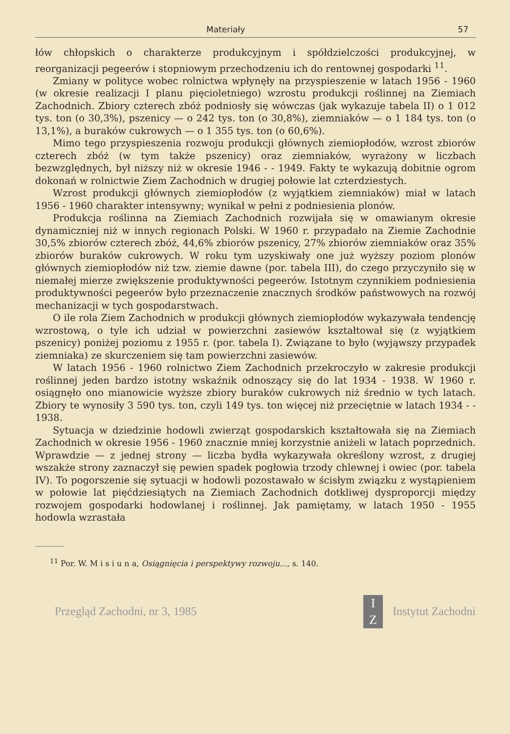Materiały 57
łów chłopskich o charakterze produkcyjnym i spółdzielczości produkcyj­nej, w reorganizacji pegeerów i stopniowym przechodzeniu ich do ren­townej gospodarki <sup>11</sup>.
Zmiany w polityce wobec rolnictwa wpłynęły na przyspieszenie w la­tach 1956 - 1960 (w okresie realizacji I planu pięcioletniego) wzrostu produkcji roślinnej na Ziemiach Zachodnich. Zbiory czterech zbóż pod­niosły się wówczas (jak wykazuje tabela II) o 1 012 tys. ton (o 30,3%), pszenicy — o 242 tys. ton (o 30,8%), ziemniaków — o 1 184 tys. ton (o 13,1%), a buraków cukrowych — o 1 355 tys. ton (o 60,6%).
Mimo tego przyspieszenia rozwoju produkcji głównych ziemiopłodów, wzrost zbiorów czterech zbóż (w tym także pszenicy) oraz ziemniaków, wyrażony w liczbach bezwzględnych, był niższy niż w okresie 1946 - - 1949. Fakty te wykazują dobitnie ogrom dokonań w rolnictwie Ziem Zachodnich w drugiej połowie lat czterdziestych.
Wzrost produkcji głównych ziemiopłodów (z wyjątkiem ziemniaków) miał w latach 1956 - 1960 charakter intensywny; wynikał w pełni z pod­niesienia plonów.
Produkcja roślinna na Ziemiach Zachodnich rozwijała się w oma­wianym okresie dynamiczniej niż w innych regionach Polski. W 1960 r. przypadało na Ziemie Zachodnie 30,5% zbiorów czterech zbóż, 44,6% zbiorów pszenicy, 27% zbiorów ziemniaków oraz 35% zbiorów buraków cukrowych. W roku tym uzyskiwały one już wyższy poziom plonów głównych ziemiopłodów niż tzw. ziemie dawne (por. tabela III), do czego przyczyniło się w niemałej mierze zwiększenie produktywności pegeerów. Istotnym czynnikiem podniesienia produktywności pegeerów było prze­znaczenie znacznych środków państwowych na rozwój mechanizacji w tych gospodarstwach.
O ile rola Ziem Zachodnich w produkcji głównych ziemiopłodów wykazywała tendencję wzrostową, o tyle ich udział w powierzchni za­siewów kształtował się (z wyjątkiem pszenicy) poniżej poziomu z 1955 r. (por. tabela I). Związane to było (wyjąwszy przypadek ziemniaka) ze skurczeniem się tam powierzchni zasiewów.
W latach 1956 - 1960 rolnictwo Ziem Zachodnich przekroczyło w za­kresie produkcji roślinnej jeden bardzo istotny wskaźnik odnoszący się do lat 1934 - 1938. W 1960 r. osiągnęło ono mianowicie wyższe zbiory buraków cukrowych niż średnio w tych latach. Zbiory te wynosiły 3 590 tys. ton, czyli 149 tys. ton więcej niż przeciętnie w latach 1934 - - 1938.
Sytuacja w dziedzinie hodowli zwierząt gospodarskich kształtowała się na Ziemiach Zachodnich w okresie 1956 - 1960 znacznie mniej ko­rzystnie aniżeli w latach poprzednich. Wprawdzie — z jednej strony — liczba bydła wykazywała określony wzrost, z drugiej wszakże strony zaznaczył się pewien spadek pogłowia trzody chlewnej i owiec (por. ta­bela IV). To pogorszenie się sytuacji w hodowli pozostawało w ścisłym związku z wystąpieniem w połowie lat pięćdziesiątych na Ziemiach Za­chodnich dotkliwej dysproporcji między rozwojem gospodarki hodowla­nej i roślinnej. Jak pamiętamy, w latach 1950 - 1955 hodowla wzrastała
<sup>11</sup> Por. W. M i s i u n a, Osiągnięcia i perspektywy rozwoju..., s. 140.
Przegląd Zachodni, nr 3, 1985 I
Z Instytut Zachodni